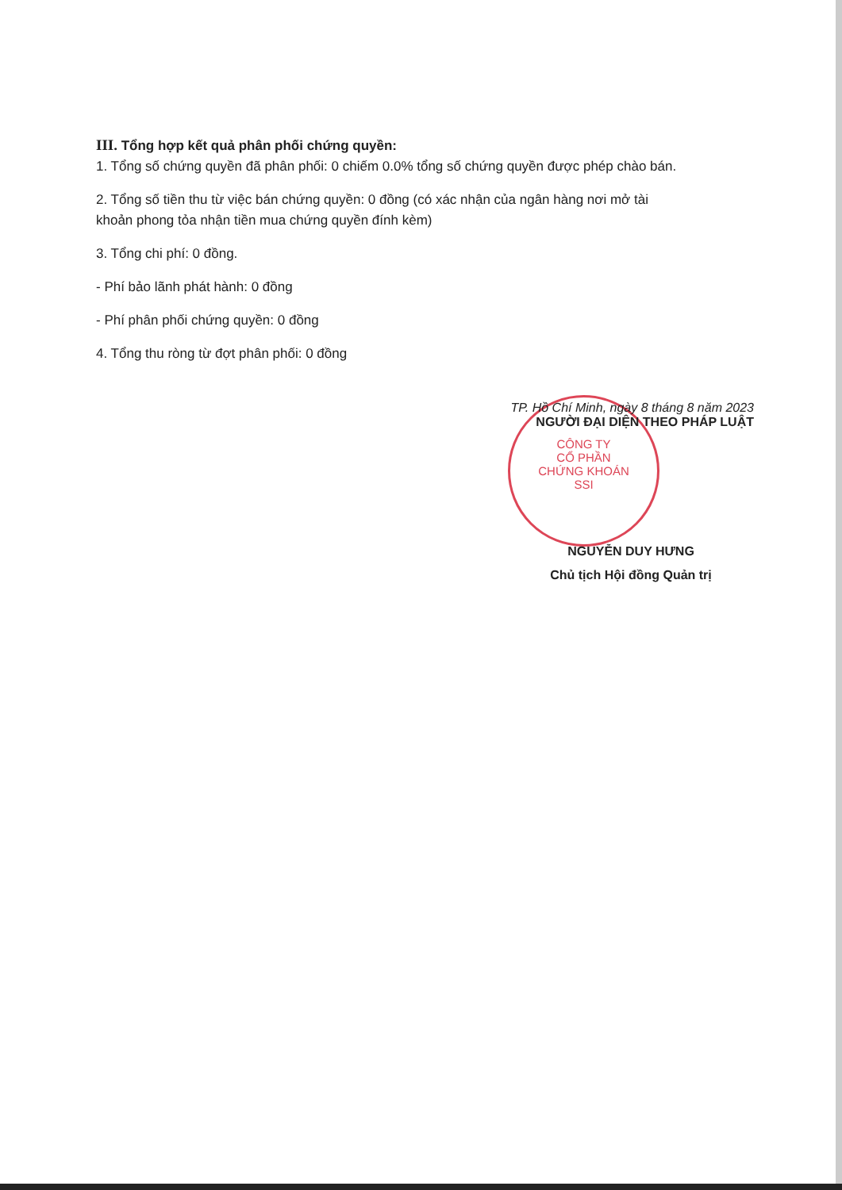III. Tổng hợp kết quả phân phối chứng quyền:
1. Tổng số chứng quyền đã phân phối: 0 chiếm 0.0% tổng số chứng quyền được phép chào bán.
2. Tổng số tiền thu từ việc bán chứng quyền: 0 đồng (có xác nhận của ngân hàng nơi mở tài khoản phong tỏa nhận tiền mua chứng quyền đính kèm)
3. Tổng chi phí: 0 đồng.
- Phí bảo lãnh phát hành: 0 đồng
- Phí phân phối chứng quyền: 0 đồng
4. Tổng thu ròng từ đợt phân phối: 0 đồng
CÔNG TY
CỔ PHẦN
CHỨNG KHOÁN
SSI
TP. Hồ Chí Minh, ngày 8 tháng 8 năm 2023
NGƯỜI ĐẠI DIỆN THEO PHÁP LUẬT
NGUYỄN DUY HƯNG
Chủ tịch Hội đồng Quản trị